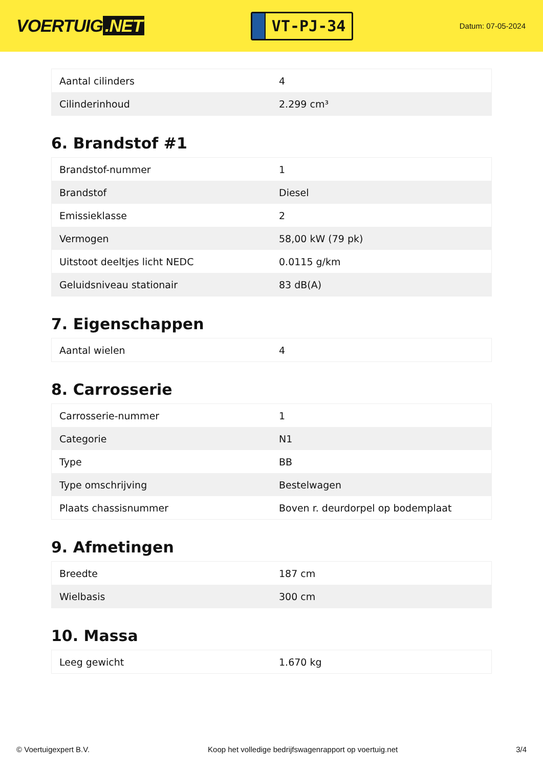VOERTUIG.NET
VT-PJ-34
Datum: 07-05-2024
| Aantal cilinders | 4 |
| Cilinderinhoud | 2.299 cm³ |
6. Brandstof #1
| Brandstof-nummer | 1 |
| Brandstof | Diesel |
| Emissieklasse | 2 |
| Vermogen | 58,00 kW (79 pk) |
| Uitstoot deeltjes licht NEDC | 0.0115 g/km |
| Geluidsniveau stationair | 83 dB(A) |
7. Eigenschappen
| Aantal wielen | 4 |
8. Carrosserie
| Carrosserie-nummer | 1 |
| Categorie | N1 |
| Type | BB |
| Type omschrijving | Bestelwagen |
| Plaats chassisnummer | Boven r. deurdorpel op bodemplaat |
9. Afmetingen
| Breedte | 187 cm |
| Wielbasis | 300 cm |
10. Massa
| Leeg gewicht | 1.670 kg |
© Voertuigexpert B.V. Koop het volledige bedrijfswagenrapport op voertuig.net 3/4